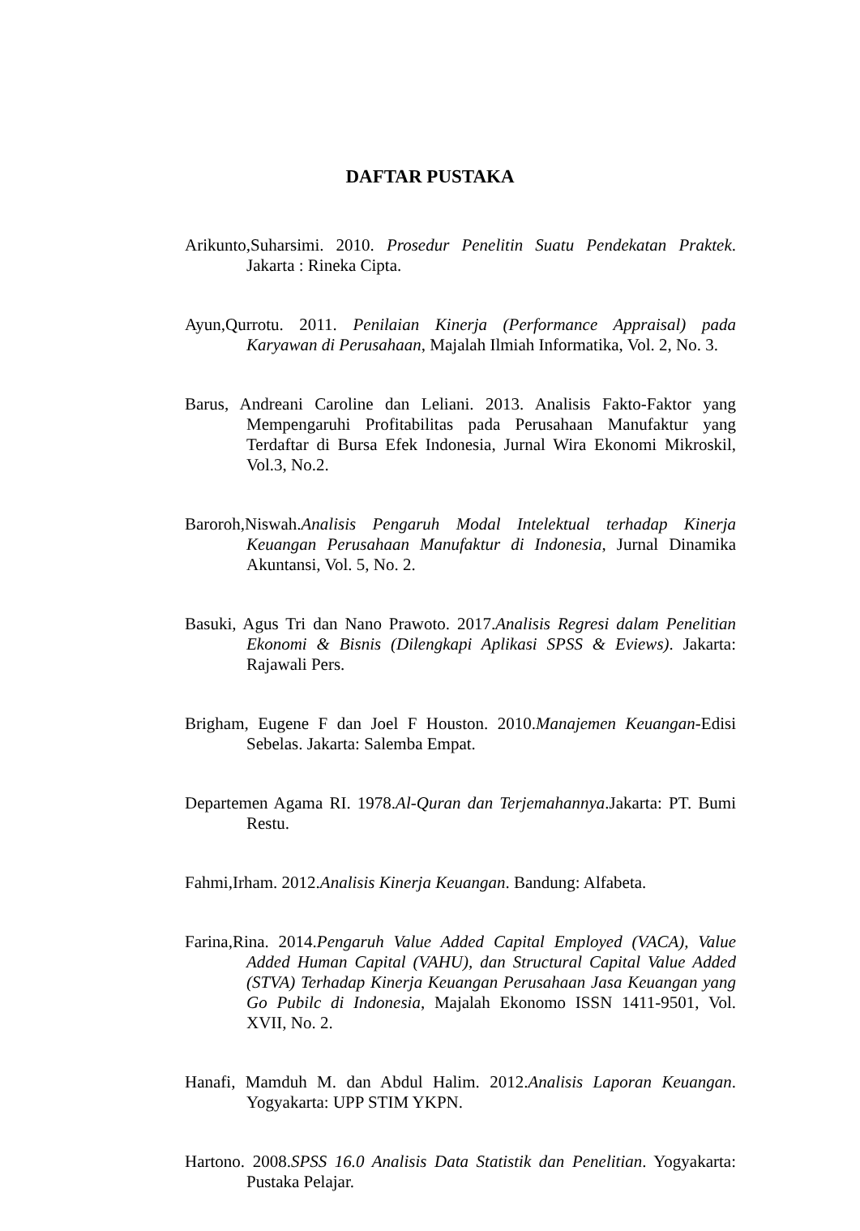DAFTAR PUSTAKA
Arikunto,Suharsimi. 2010. Prosedur Penelitin Suatu Pendekatan Praktek. Jakarta : Rineka Cipta.
Ayun,Qurrotu. 2011. Penilaian Kinerja (Performance Appraisal) pada Karyawan di Perusahaan, Majalah Ilmiah Informatika, Vol. 2, No. 3.
Barus, Andreani Caroline dan Leliani. 2013. Analisis Fakto-Faktor yang Mempengaruhi Profitabilitas pada Perusahaan Manufaktur yang Terdaftar di Bursa Efek Indonesia, Jurnal Wira Ekonomi Mikroskil, Vol.3, No.2.
Baroroh,Niswah.Analisis Pengaruh Modal Intelektual terhadap Kinerja Keuangan Perusahaan Manufaktur di Indonesia, Jurnal Dinamika Akuntansi, Vol. 5, No. 2.
Basuki, Agus Tri dan Nano Prawoto. 2017.Analisis Regresi dalam Penelitian Ekonomi & Bisnis (Dilengkapi Aplikasi SPSS & Eviews). Jakarta: Rajawali Pers.
Brigham, Eugene F dan Joel F Houston. 2010.Manajemen Keuangan-Edisi Sebelas. Jakarta: Salemba Empat.
Departemen Agama RI. 1978.Al-Quran dan Terjemahannya.Jakarta: PT. Bumi Restu.
Fahmi,Irham. 2012.Analisis Kinerja Keuangan. Bandung: Alfabeta.
Farina,Rina. 2014.Pengaruh Value Added Capital Employed (VACA), Value Added Human Capital (VAHU), dan Structural Capital Value Added (STVA) Terhadap Kinerja Keuangan Perusahaan Jasa Keuangan yang Go Pubilc di Indonesia, Majalah Ekonomo ISSN 1411-9501, Vol. XVII, No. 2.
Hanafi, Mamduh M. dan Abdul Halim. 2012.Analisis Laporan Keuangan. Yogyakarta: UPP STIM YKPN.
Hartono. 2008.SPSS 16.0 Analisis Data Statistik dan Penelitian. Yogyakarta: Pustaka Pelajar.